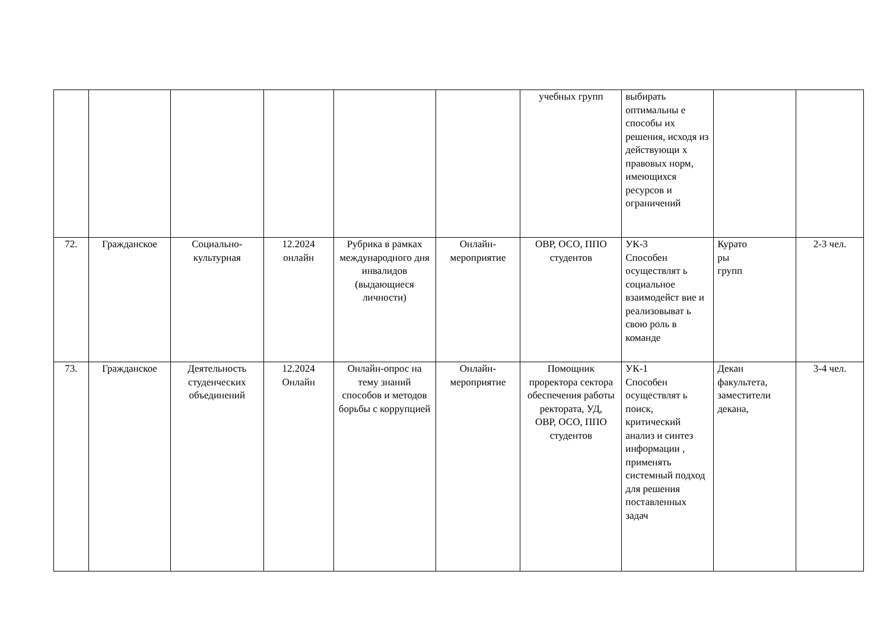| | | | | | | учебных групп | выбирать оптимальны е способы их решения, исходя из действующи х правовых норм, имеющихся ресурсов и ограничений | | |
| 72. | Гражданское | Социально-культурная | 12.2024 онлайн | Рубрика в рамках международного дня инвалидов (выдающиеся личности) | Онлайн-мероприятие | ОВР, ОСО, ППО студентов | УК-3 Способен осуществлят ь социальное взаимодейст вие и реализовыват ь свою роль в команде | Курато ры групп | 2-3 чел. |
| 73. | Гражданское | Деятельность студенческих объединений | 12.2024 Онлайн | Онлайн-опрос на тему знаний способов и методов борьбы с коррупцией | Онлайн-мероприятие | Помощник проректора сектора обеспечения работы ректората, УД, ОВР, ОСО, ППО студентов | УК-1 Способен осуществлят ь поиск, критический анализ и синтез информации , применять системный подход для решения поставленных задач | Декан факультета, заместители декана, | 3-4 чел. |